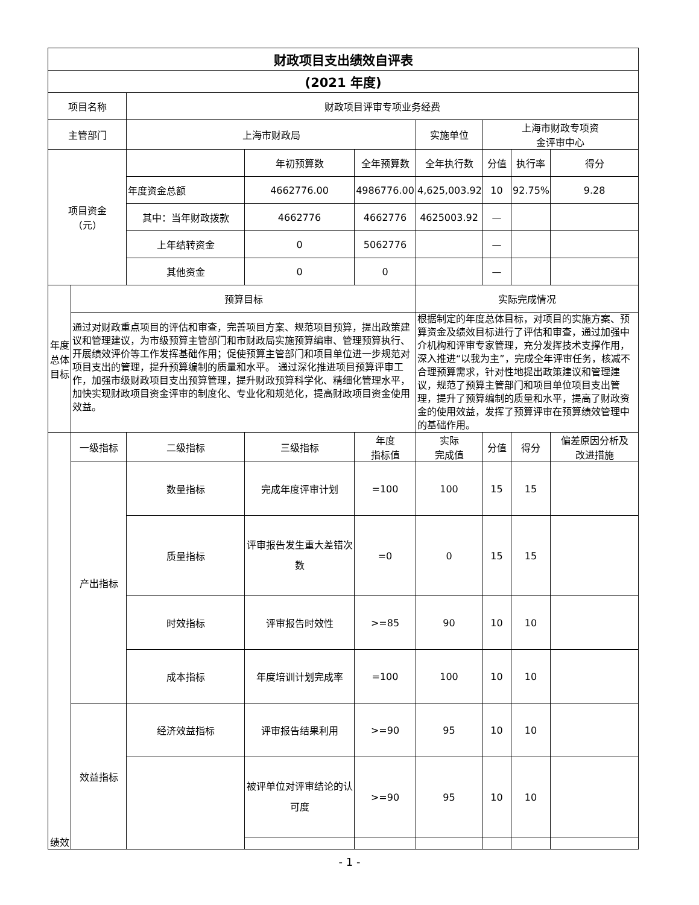| 财政项目支出绩效自评表 | | | | | | | | |
| --- | --- | --- | --- | --- | --- | --- | --- | --- |
| (2021 年度) | | | | | | | | |
| 项目名称 | | 财政项目评审专项业务经费 | | | | | | |
| 主管部门 | | 上海市财政局 | | | 实施单位 | 上海市财政专项资 金评审中心 | | |
| 项目资金 （元） | | | 年初预算数 | 全年预算数 | 全年执行数 | 分值 | 执行率 | 得分 |
| | | 年度资金总额 | 4662776.00 | 4986776.00 | 4,625,003.92 | 10 | 92.75% | 9.28 |
| | | 其中：当年财政拨款 | 4662776 | 4662776 | 4625003.92 | — | | |
| | | 上年结转资金 | 0 | 5062776 | | — | | |
| | | 其他资金 | 0 | 0 | | — | | |
| 年度总体目标 | 预算目标 | | | | 实际完成情况 | | | |
| | 通过对财政重点项目的评估和审查，完善项目方案、规范项目预算，提出政策建议和管理建议，为市级预算主管部门和市财政局实施预算编审、管理预算执行、开展绩效评价等工作发挥基础作用；促使预算主管部门和项目单位进一步规范对项目支出的管理，提升预算编制的质量和水平。 通过深化推进项目预算评审工作，加强市级财政项目支出预算管理，提升财政预算科学化、精细化管理水平，加快实现财政项目资金评审的制度化、专业化和规范化，提高财政项目资金使用效益。 | | | | 根据制定的年度总体目标，对项目的实施方案、预算资金及绩效目标进行了评估和审查，通过加强中介机构和评审专家管理，充分发挥技术支撑作用，深入推进“以我为主”，完成全年评审任务，核减不合理预算需求，针对性地提出政策建议和管理建议，规范了预算主管部门和项目单位项目支出管理，提升了预算编制的质量和水平，提高了财政资金的使用效益，发挥了预算评审在预算绩效管理中的基础作用。 | | | |
| 绩效 | 一级指标 | 二级指标 | 三级指标 | 年度 指标值 | 实际 完成值 | 分值 | 得分 | 偏差原因分析及 改进措施 |
| | 产出指标 | 数量指标 | 完成年度评审计划 | =100 | 100 | 15 | 15 | |
| | | 质量指标 | 评审报告发生重大差错次数 | =0 | 0 | 15 | 15 | |
| | | 时效指标 | 评审报告时效性 | >=85 | 90 | 10 | 10 | |
| | | 成本指标 | 年度培训计划完成率 | =100 | 100 | 10 | 10 | |
| | 效益指标 | 经济效益指标 | 评审报告结果利用 | >=90 | 95 | 10 | 10 | |
| | | | 被评单位对评审结论的认可度 | >=90 | 95 | 10 | 10 | |
- 1 -